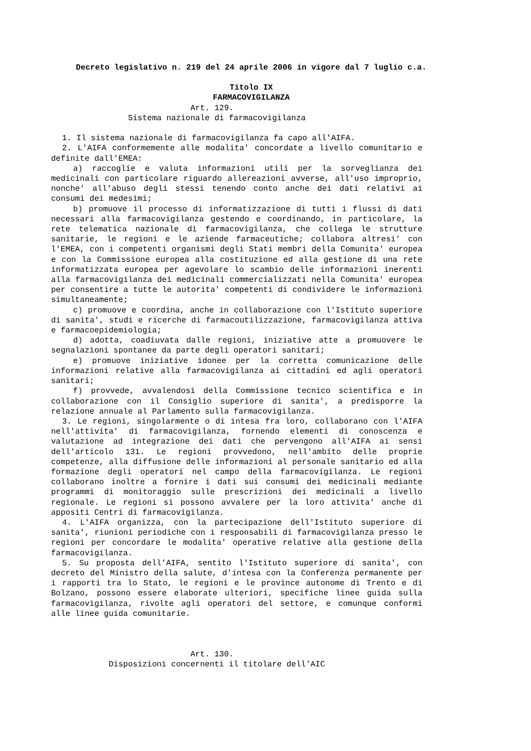Decreto legislativo n. 219 del 24 aprile 2006 in vigore dal 7 luglio c.a.
Titolo IX
FARMACOVIGILANZA
Art. 129. Sistema nazionale di farmacovigilanza
1. Il sistema nazionale di farmacovigilanza fa capo all'AIFA.
2. L'AIFA conformemente alle modalita' concordate a livello comunitario e definite dall'EMEA:
a) raccoglie e valuta informazioni utili per la sorveglianza dei medicinali con particolare riguardo allereazioni avverse, all'uso improprio, nonche' all'abuso degli stessi tenendo conto anche dei dati relativi ai consumi dei medesimi;
b) promuove il processo di informatizzazione di tutti i flussi di dati necessari alla farmacovigilanza gestendo e coordinando, in particolare, la rete telematica nazionale di farmacovigilanza, che collega le strutture sanitarie, le regioni e le aziende farmaceutiche; collabora altresi' con l'EMEA, con i competenti organismi degli Stati membri della Comunita' europea e con la Commissione europea alla costituzione ed alla gestione di una rete informatizzata europea per agevolare lo scambio delle informazioni inerenti alla farmacovigilanza dei medicinali commercializzati nella Comunita' europea per consentire a tutte le autorita' competenti di condividere le informazioni simultaneamente;
c) promuove e coordina, anche in collaborazione con l'Istituto superiore di sanita', studi e ricerche di farmacoutilizzazione, farmacovigilanza attiva e farmacoepidemiologia;
d) adotta, coadiuvata dalle regioni, iniziative atte a promuovere le segnalazioni spontanee da parte degli operatori sanitari;
e) promuove iniziative idonee per la corretta comunicazione delle informazioni relative alla farmacovigilanza ai cittadini ed agli operatori sanitari;
f) provvede, avvalendosi della Commissione tecnico scientifica e in collaborazione con il Consiglio superiore di sanita', a predisporre la relazione annuale al Parlamento sulla farmacovigilanza.
3. Le regioni, singolarmente o di intesa fra loro, collaborano con l'AIFA nell'attivita' di farmacovigilanza, fornendo elementi di conoscenza e valutazione ad integrazione dei dati che pervengono all'AIFA ai sensi dell'articolo 131. Le regioni provvedono, nell'ambito delle proprie competenze, alla diffusione delle informazioni al personale sanitario ed alla formazione degli operatori nel campo della farmacovigilanza. Le regioni collaborano inoltre a fornire i dati sui consumi dei medicinali mediante programmi di monitoraggio sulle prescrizioni dei medicinali a livello regionale. Le regioni si possono avvalere per la loro attivita' anche di appositi Centri di farmacovigilanza.
4. L'AIFA organizza, con la partecipazione dell'Istituto superiore di sanita', riunioni periodiche con i responsabili di farmacovigilanza presso le regioni per concordare le modalita' operative relative alla gestione della farmacovigilanza.
5. Su proposta dell'AIFA, sentito l'Istituto superiore di sanita', con decreto del Ministro della salute, d'intesa con la Conferenza permanente per i rapporti tra lo Stato, le regioni e le province autonome di Trento e di Bolzano, possono essere elaborate ulteriori, specifiche linee guida sulla farmacovigilanza, rivolte agli operatori del settore, e comunque conformi alle linee guida comunitarie.
Art. 130. Disposizioni concernenti il titolare dell'AIC